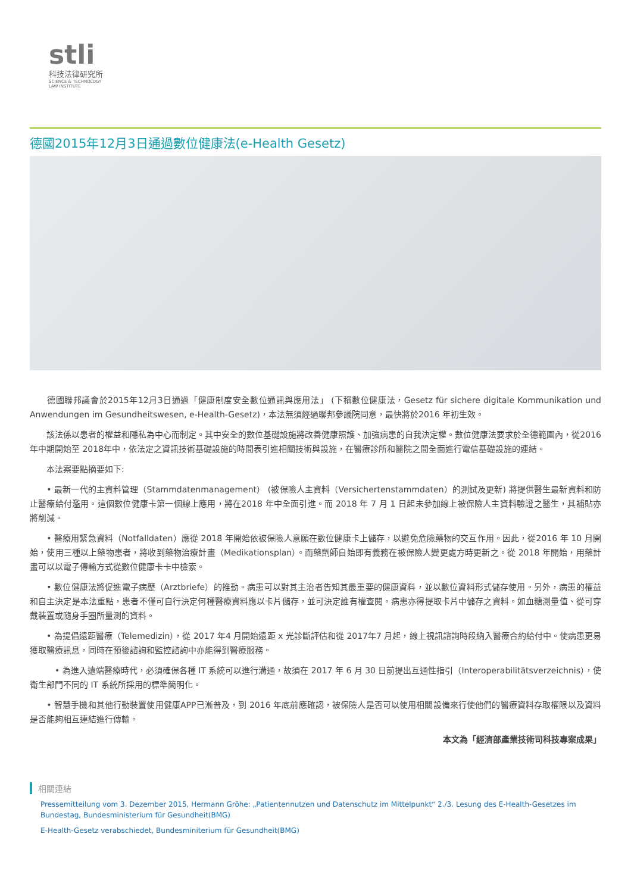stli
科技法律研究所
SCIENCE & TECHNOLOGY
LAW INSTITUTE
德國2015年12月3日通過數位健康法(e-Health Gesetz)
　　德國聯邦議會於2015年12月3日通過「健康制度安全數位通訊與應用法」 (下稱數位健康法，Gesetz für sichere digitale Kommunikation und Anwendungen im Gesundheitswesen, e-Health-Gesetz)，本法無須經過聯邦參議院同意，最快將於2016 年初生效。
　　該法係以患者的權益和隱私為中心而制定。其中安全的數位基礎設施將改善健康照護、加強病患的自我決定權。數位健康法要求於全德範圍內，從2016 年中期開始至 2018年中，依法定之資訊技術基礎設施的時間表引進相關技術與設施，在醫療診所和醫院之間全面進行電信基礎設施的連結。
　　本法案要點摘要如下:
　　• 最新一代的主資料管理（Stammdatenmanagement） (被保險人主資料（Versichertenstammdaten）的測試及更新) 將提供醫生最新資料和防止醫療給付濫用。這個數位健康卡第一個線上應用，將在2018 年中全面引進。而 2018 年 7 月 1 日起未參加線上被保險人主資料驗證之醫生，其補貼亦將削減。
　　• 醫療用緊急資料（Notfalldaten）應從 2018 年開始依被保險人意願在數位健康卡上儲存，以避免危險藥物的交互作用。因此，從2016 年 10 月開始，使用三種以上藥物患者，將收到藥物治療計畫（Medikationsplan）。而藥劑師自始即有義務在被保險人變更處方時更新之。從 2018 年開始，用藥計畫可以以電子傳輸方式從數位健康卡卡中檢索。
　　• 數位健康法將促進電子病歷（Arztbriefe）的推動。病患可以對其主治者告知其最重要的健康資料，並以數位資料形式儲存使用。另外，病患的權益和自主決定是本法重點，患者不僅可自行決定何種醫療資料應以卡片儲存，並可決定誰有權查閱。病患亦得提取卡片中儲存之資料。如血糖測量值、從可穿戴裝置或隨身手圈所量測的資料。
　　• 為提倡遠距醫療（Telemedizin），從 2017 年4 月開始遠距 x 光診斷評估和從 2017年7 月起，線上視訊諮詢時段納入醫療合約給付中。使病患更易獲取醫療訊息，同時在預後諮詢和監控諮詢中亦能得到醫療服務。
　　　• 為進入遠端醫療時代，必須確保各種 IT 系統可以進行溝通，故須在 2017 年 6 月 30 日前提出互通性指引（Interoperabilitätsverzeichnis），使衛生部門不同的 IT 系統所採用的標準簡明化。
　　• 智慧手機和其他行動裝置使用健康APP已漸普及，到 2016 年底前應確認，被保險人是否可以使用相關設備來行使他們的醫療資料存取權限以及資料是否能夠相互連結進行傳輸。
本文為「經濟部產業技術司科技專案成果」
相關連結
Pressemitteilung vom 3. Dezember 2015, Hermann Gröhe: „Patientennutzen und Datenschutz im Mittelpunkt“ 2./3. Lesung des E-Health-Gesetzes im Bundestag, Bundesministerium für Gesundheit(BMG)
E-Health-Gesetz verabschiedet, Bundesminiterium für Gesundheit(BMG)